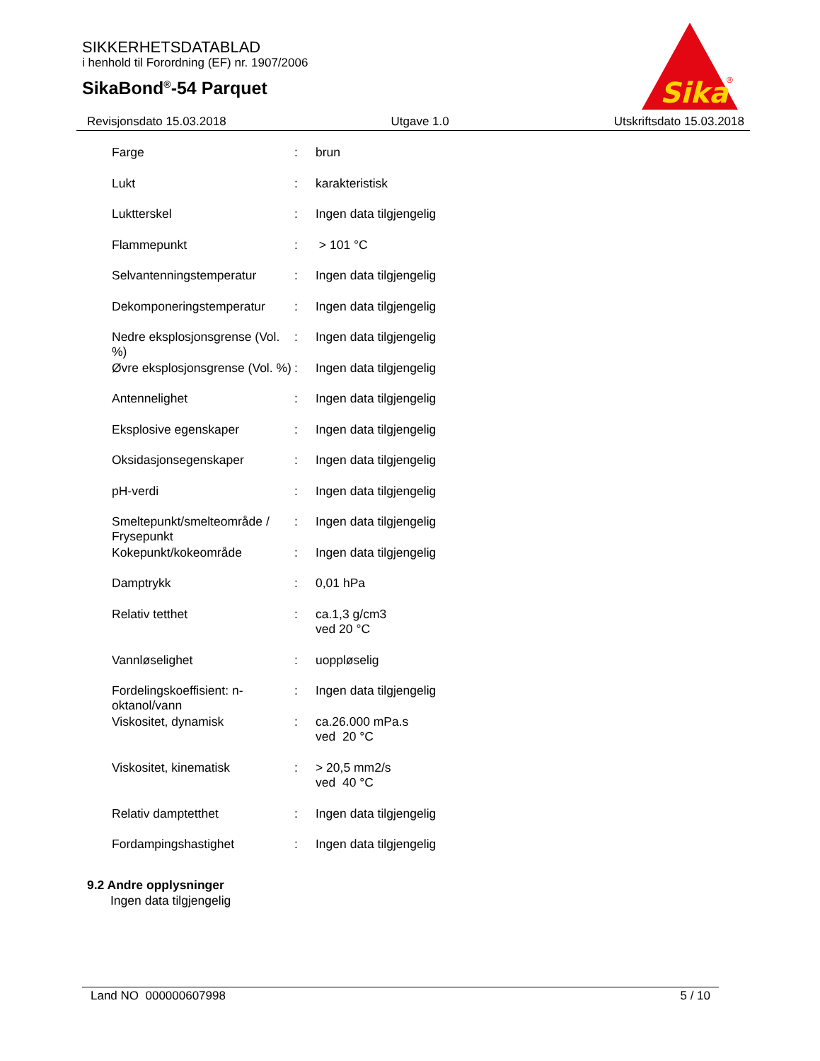SIKKERHETSDATABLAD
i henhold til Forordning (EF) nr. 1907/2006
SikaBond<sup>®</sup>-54 Parquet
Sika
®
Revisjonsdato 15.03.2018 Utgave 1.0 Utskriftsdato 15.03.2018
| Farge | : | brun |
| Lukt | : | karakteristisk |
| Luktterskel | : | Ingen data tilgjengelig |
| Flammepunkt | : | > 101 °C |
| Selvantenningstemperatur | : | Ingen data tilgjengelig |
| Dekomponeringstemperatur | : | Ingen data tilgjengelig |
| Nedre eksplosjonsgrense (Vol. %) | : | Ingen data tilgjengelig |
| Øvre eksplosjonsgrense (Vol. %) | : | Ingen data tilgjengelig |
| Antennelighet | : | Ingen data tilgjengelig |
| Eksplosive egenskaper | : | Ingen data tilgjengelig |
| Oksidasjonsegenskaper | : | Ingen data tilgjengelig |
| pH-verdi | : | Ingen data tilgjengelig |
| Smeltepunkt/smelteområde / Frysepunkt | : | Ingen data tilgjengelig |
| Kokepunkt/kokeområde | : | Ingen data tilgjengelig |
| Damptrykk | : | 0,01 hPa |
| Relativ tetthet | : | ca.1,3 g/cm3 ved 20 °C |
| Vannløselighet | : | uoppløselig |
| Fordelingskoeffisient: n-oktanol/vann | : | Ingen data tilgjengelig |
| Viskositet, dynamisk | : | ca.26.000 mPa.s ved 20 °C |
| Viskositet, kinematisk | : | > 20,5 mm2/s ved 40 °C |
| Relativ damptetthet | : | Ingen data tilgjengelig |
| Fordampingshastighet | : | Ingen data tilgjengelig |
9.2 Andre opplysninger
Ingen data tilgjengelig
Land NO 000000607998 5 / 10